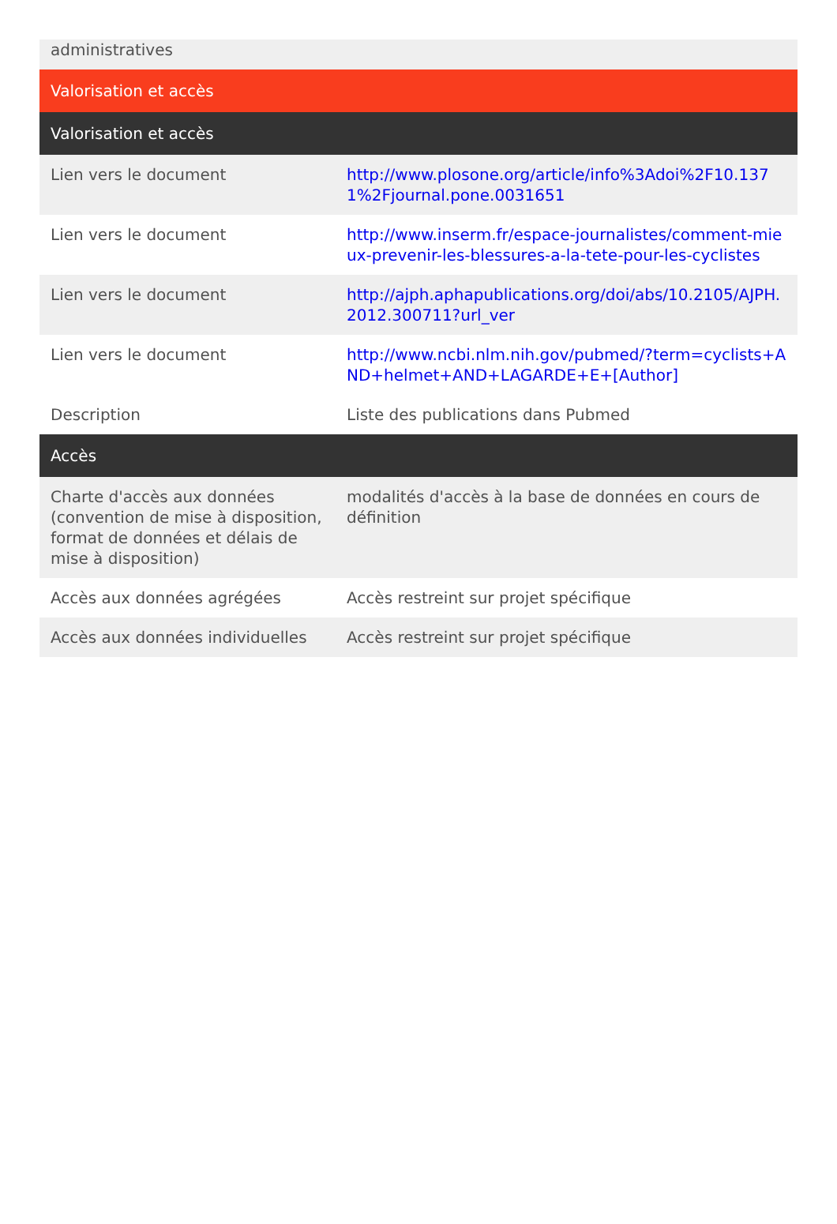| administratives | |
| Valorisation et accès | |
| Valorisation et accès | |
| Lien vers le document | http://www.plosone.org/article/info%3Adoi%2F10.1371%2Fjournal.pone.0031651 |
| Lien vers le document | http://www.inserm.fr/espace-journalistes/comment-mieux-prevenir-les-blessures-a-la-tete-pour-les-cyclistes |
| Lien vers le document | http://ajph.aphapublications.org/doi/abs/10.2105/AJPH.2012.300711?url_ver |
| Lien vers le document | http://www.ncbi.nlm.nih.gov/pubmed/?term=cyclists+AND+helmet+AND+LAGARDE+E+[Author] |
| Description | Liste des publications dans Pubmed |
| Accès | |
| Charte d'accès aux données (convention de mise à disposition, format de données et délais de mise à disposition) | modalités d'accès à la base de données en cours de définition |
| Accès aux données agrégées | Accès restreint sur projet spécifique |
| Accès aux données individuelles | Accès restreint sur projet spécifique |